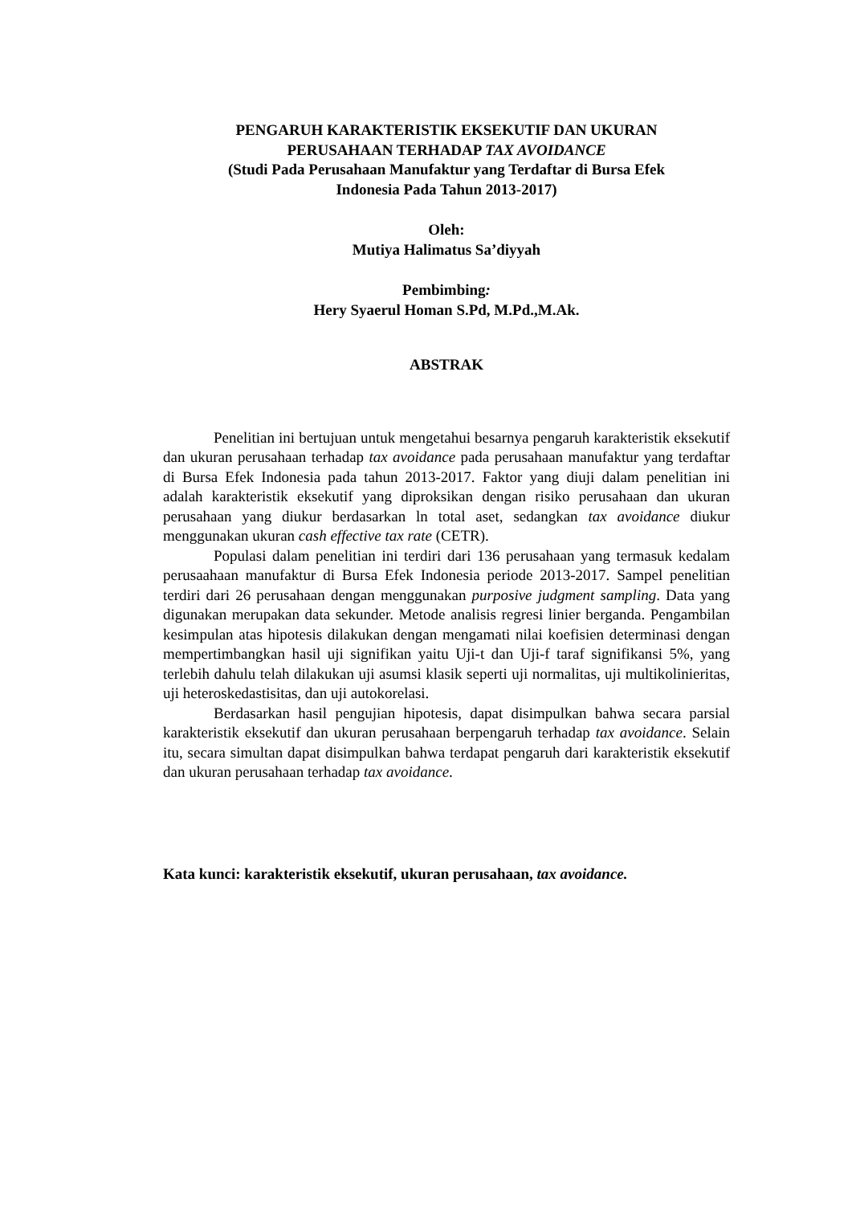PENGARUH KARAKTERISTIK EKSEKUTIF DAN UKURAN
PERUSAHAAN TERHADAP TAX AVOIDANCE
(Studi Pada Perusahaan Manufaktur yang Terdaftar di Bursa Efek
Indonesia Pada Tahun 2013-2017)
Oleh:
Mutiya Halimatus Sa’diyyah
Pembimbing:
Hery Syaerul Homan S.Pd, M.Pd.,M.Ak.
ABSTRAK
Penelitian ini bertujuan untuk mengetahui besarnya pengaruh karakteristik eksekutif dan ukuran perusahaan terhadap tax avoidance pada perusahaan manufaktur yang terdaftar di Bursa Efek Indonesia pada tahun 2013-2017. Faktor yang diuji dalam penelitian ini adalah karakteristik eksekutif yang diproksikan dengan risiko perusahaan dan ukuran perusahaan yang diukur berdasarkan ln total aset, sedangkan tax avoidance diukur menggunakan ukuran cash effective tax rate (CETR).
Populasi dalam penelitian ini terdiri dari 136 perusahaan yang termasuk kedalam perusaahaan manufaktur di Bursa Efek Indonesia periode 2013-2017. Sampel penelitian terdiri dari 26 perusahaan dengan menggunakan purposive judgment sampling. Data yang digunakan merupakan data sekunder. Metode analisis regresi linier berganda. Pengambilan kesimpulan atas hipotesis dilakukan dengan mengamati nilai koefisien determinasi dengan mempertimbangkan hasil uji signifikan yaitu Uji-t dan Uji-f taraf signifikansi 5%, yang terlebih dahulu telah dilakukan uji asumsi klasik seperti uji normalitas, uji multikolinieritas, uji heteroskedastisitas, dan uji autokorelasi.
Berdasarkan hasil pengujian hipotesis, dapat disimpulkan bahwa secara parsial karakteristik eksekutif dan ukuran perusahaan berpengaruh terhadap tax avoidance. Selain itu, secara simultan dapat disimpulkan bahwa terdapat pengaruh dari karakteristik eksekutif dan ukuran perusahaan terhadap tax avoidance.
Kata kunci: karakteristik eksekutif, ukuran perusahaan, tax avoidance.